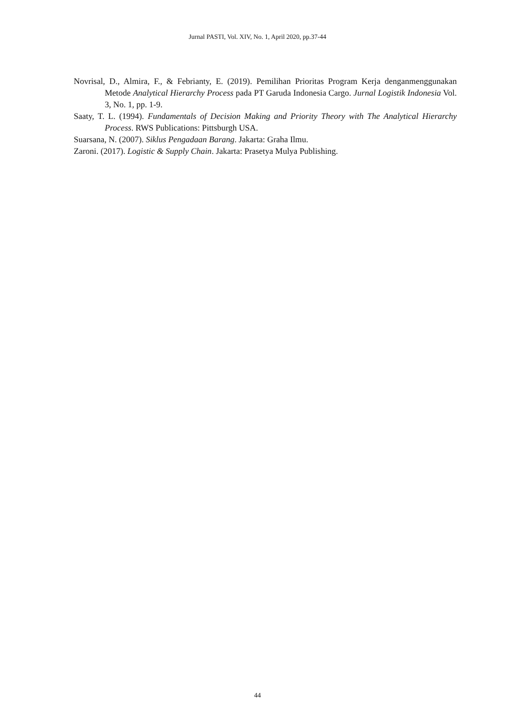Jurnal PASTI, Vol. XIV, No. 1, April 2020, pp.37-44
Novrisal, D., Almira, F., & Febrianty, E. (2019). Pemilihan Prioritas Program Kerja denganmenggunakan Metode Analytical Hierarchy Process pada PT Garuda Indonesia Cargo. Jurnal Logistik Indonesia Vol. 3, No. 1, pp. 1-9.
Saaty, T. L. (1994). Fundamentals of Decision Making and Priority Theory with The Analytical Hierarchy Process. RWS Publications: Pittsburgh USA.
Suarsana, N. (2007). Siklus Pengadaan Barang. Jakarta: Graha Ilmu.
Zaroni. (2017). Logistic & Supply Chain. Jakarta: Prasetya Mulya Publishing.
44